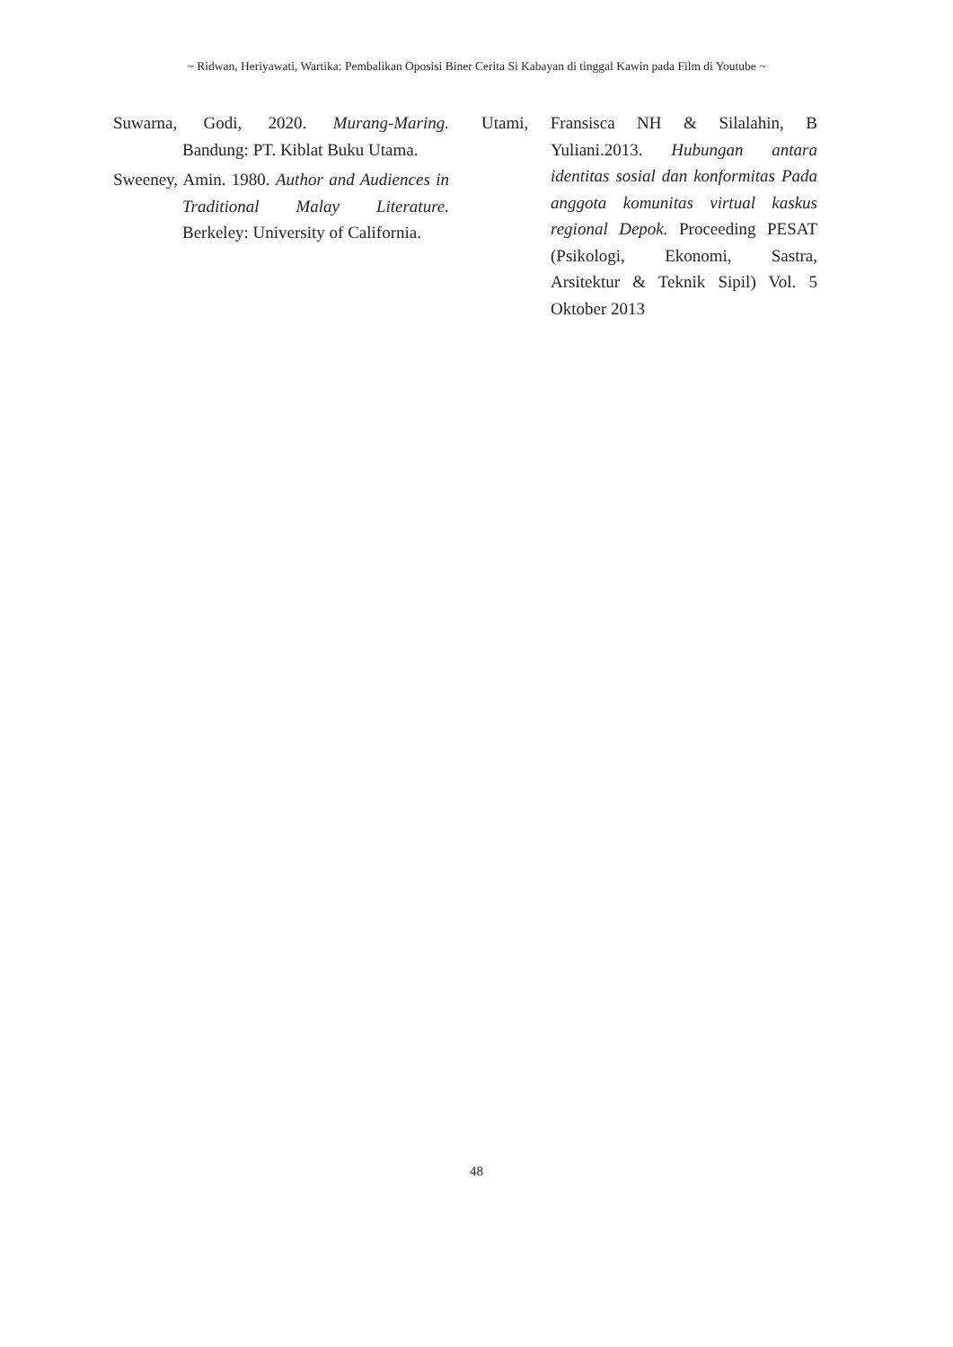~ Ridwan, Heriyawati, Wartika: Pembalikan Oposisi Biner Cerita Si Kabayan di tinggal Kawin pada Film di Youtube ~
Suwarna, Godi, 2020. Murang-Maring. Bandung: PT. Kiblat Buku Utama.
Sweeney, Amin. 1980. Author and Audiences in Traditional Malay Literature. Berkeley: University of California.
Utami, Fransisca NH & Silalahin, B Yuliani.2013. Hubungan antara identitas sosial dan konformitas Pada anggota komunitas virtual kaskus regional Depok. Proceeding PESAT (Psikologi, Ekonomi, Sastra, Arsitektur & Teknik Sipil) Vol. 5 Oktober 2013
48